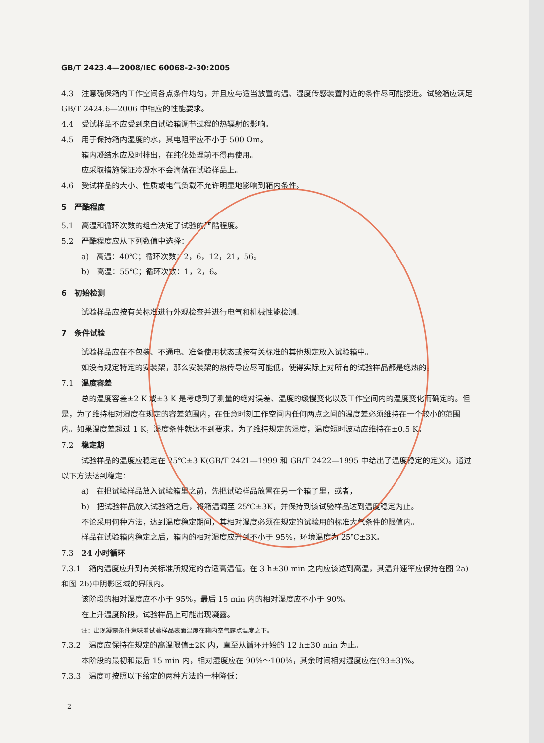GB/T 2423.4—2008/IEC 60068-2-30:2005
4.3　注意确保箱内工作空间各点条件均匀，并且应与适当放置的温、湿度传感装置附近的条件尽可能接近。试验箱应满足 GB/T 2424.6—2006 中相应的性能要求。
4.4　受试样品不应受到来自试验箱调节过程的热辐射的影响。
4.5　用于保持箱内湿度的水，其电阻率应不小于 500 Ωm。
箱内凝结水应及时排出，在纯化处理前不得再使用。
应采取措施保证冷凝水不会滴落在试验样品上。
4.6　受试样品的大小、性质或电气负载不允许明显地影响到箱内条件。
5　严酷程度
5.1　高温和循环次数的组合决定了试验的严酷程度。
5.2　严酷程度应从下列数值中选择：
a)　高温：40℃；循环次数：2，6，12，21，56。
b)　高温：55℃；循环次数：1，2，6。
6　初始检测
试验样品应按有关标准进行外观检查并进行电气和机械性能检测。
7　条件试验
试验样品应在不包装、不通电、准备使用状态或按有关标准的其他规定放入试验箱中。
如没有规定特定的安装架，那么安装架的热传导应尽可能低，使得实际上对所有的试验样品都是绝热的。
7.1　温度容差
总的温度容差±2 K 或±3 K 是考虑到了测量的绝对误差、温度的缓慢变化以及工作空间内的温度变化而确定的。但是，为了维持相对湿度在规定的容差范围内，在任意时刻工作空间内任何两点之间的温度差必须维持在一个较小的范围内。如果温度差超过 1 K，湿度条件就达不到要求。为了维持规定的湿度，温度短时波动应维持在±0.5 K。
7.2　稳定期
试验样品的温度应稳定在 25℃±3 K(GB/T 2421—1999 和 GB/T 2422—1995 中给出了温度稳定的定义)。通过以下方法达到稳定：
a)　在把试验样品放入试验箱里之前，先把试验样品放置在另一个箱子里，或者，
b)　把试验样品放入试验箱之后，将箱温调至 25℃±3K，并保持到该试验样品达到温度稳定为止。
不论采用何种方法，达到温度稳定期间，其相对湿度必须在规定的试验用的标准大气条件的限值内。
样品在试验箱内稳定之后，箱内的相对湿度应升到不小于 95%，环境温度为 25℃±3K。
7.3　24 小时循环
7.3.1　箱内温度应升到有关标准所规定的合适高温值。在 3 h±30 min 之内应该达到高温，其温升速率应保持在图 2a)和图 2b)中阴影区域的界限内。
该阶段的相对湿度应不小于 95%，最后 15 min 内的相对湿度应不小于 90%。
在上升温度阶段，试验样品上可能出现凝露。
注：出现凝露条件意味着试验样品表面温度在箱内空气露点温度之下。
7.3.2　温度应保持在规定的高温限值±2K 内，直至从循环开始的 12 h±30 min 为止。
本阶段的最初和最后 15 min 内，相对湿度应在 90%～100%，其余时间相对湿度应在(93±3)%。
7.3.3　温度可按照以下给定的两种方法的一种降低：
2